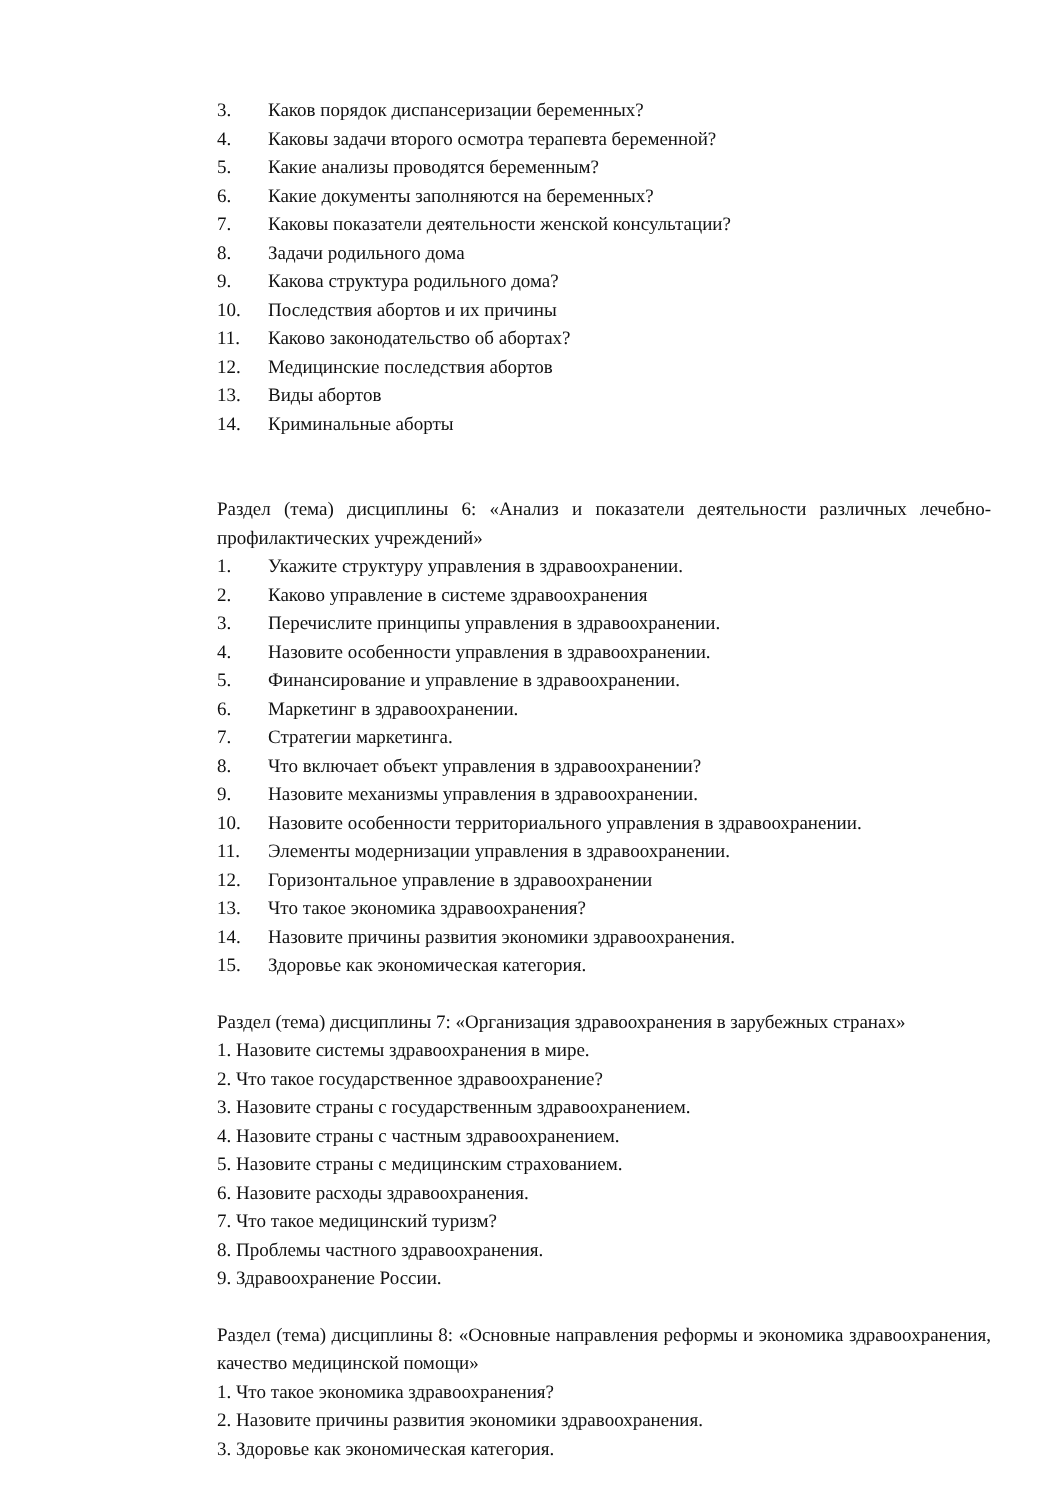3. Каков порядок диспансеризации беременных?
4. Каковы задачи второго осмотра терапевта беременной?
5. Какие анализы проводятся беременным?
6. Какие документы заполняются на беременных?
7. Каковы показатели деятельности женской консультации?
8. Задачи родильного дома
9. Какова структура родильного дома?
10. Последствия абортов и их причины
11. Каково законодательство об абортах?
12. Медицинские последствия абортов
13. Виды абортов
14. Криминальные аборты
Раздел (тема) дисциплины 6: «Анализ и показатели деятельности различных лечебно-профилактических учреждений»
1. Укажите структуру управления в здравоохранении.
2. Каково управление в системе здравоохранения
3. Перечислите принципы управления в здравоохранении.
4. Назовите особенности управления в здравоохранении.
5. Финансирование и управление в здравоохранении.
6. Маркетинг в здравоохранении.
7. Стратегии маркетинга.
8. Что включает объект управления в здравоохранении?
9. Назовите механизмы управления в здравоохранении.
10. Назовите особенности территориального управления в здравоохранении.
11. Элементы модернизации управления в здравоохранении.
12. Горизонтальное управление в здравоохранении
13. Что такое экономика здравоохранения?
14. Назовите причины развития экономики здравоохранения.
15. Здоровье как экономическая категория.
Раздел (тема) дисциплины 7: «Организация здравоохранения в зарубежных странах»
1. Назовите системы здравоохранения в мире.
2. Что такое государственное здравоохранение?
3. Назовите страны с государственным здравоохранением.
4. Назовите страны с частным здравоохранением.
5. Назовите страны с медицинским страхованием.
6. Назовите расходы здравоохранения.
7. Что такое медицинский туризм?
8. Проблемы частного здравоохранения.
9. Здравоохранение России.
Раздел (тема) дисциплины 8: «Основные направления реформы и экономика здравоохранения, качество медицинской помощи»
1. Что такое экономика здравоохранения?
2. Назовите причины развития экономики здравоохранения.
3. Здоровье как экономическая категория.